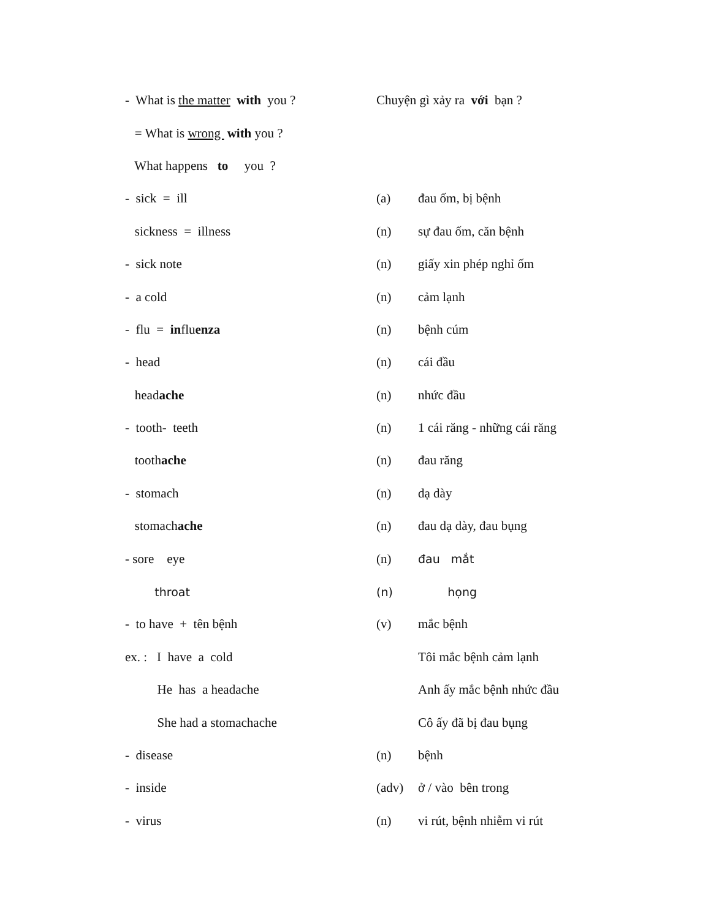- What is the matter with you ?
Chuyện gì xảy ra với bạn ?
= What is wrong with you ?
What happens to you ?
- sick = ill
(a)
đau ốm, bị bệnh
sickness = illness
(n)
sự đau ốm, căn bệnh
- sick note
(n)
giấy xin phép nghỉ ốm
- a cold
(n)
cảm lạnh
- flu = influenza
(n)
bệnh cúm
- head
(n)
cái đầu
headache
(n)
nhức đầu
- tooth- teeth
(n)
1 cái răng - những cái răng
toothache
(n)
đau răng
- stomach
(n)
dạ dày
stomachache
(n)
đau dạ dày, đau bụng
- sore eye
(n)
đau mắt
throat
(n)
họng
- to have + tên bệnh
(v)
mắc bệnh
ex. : I have a cold
Tôi mắc bệnh cảm lạnh
He has a headache
Anh ấy mắc bệnh nhức đầu
She had a stomachache
Cô ấy đã bị đau bụng
- disease
(n)
bệnh
- inside
(adv)
ở / vào bên trong
- virus
(n)
vi rút, bệnh nhiễm vi rút